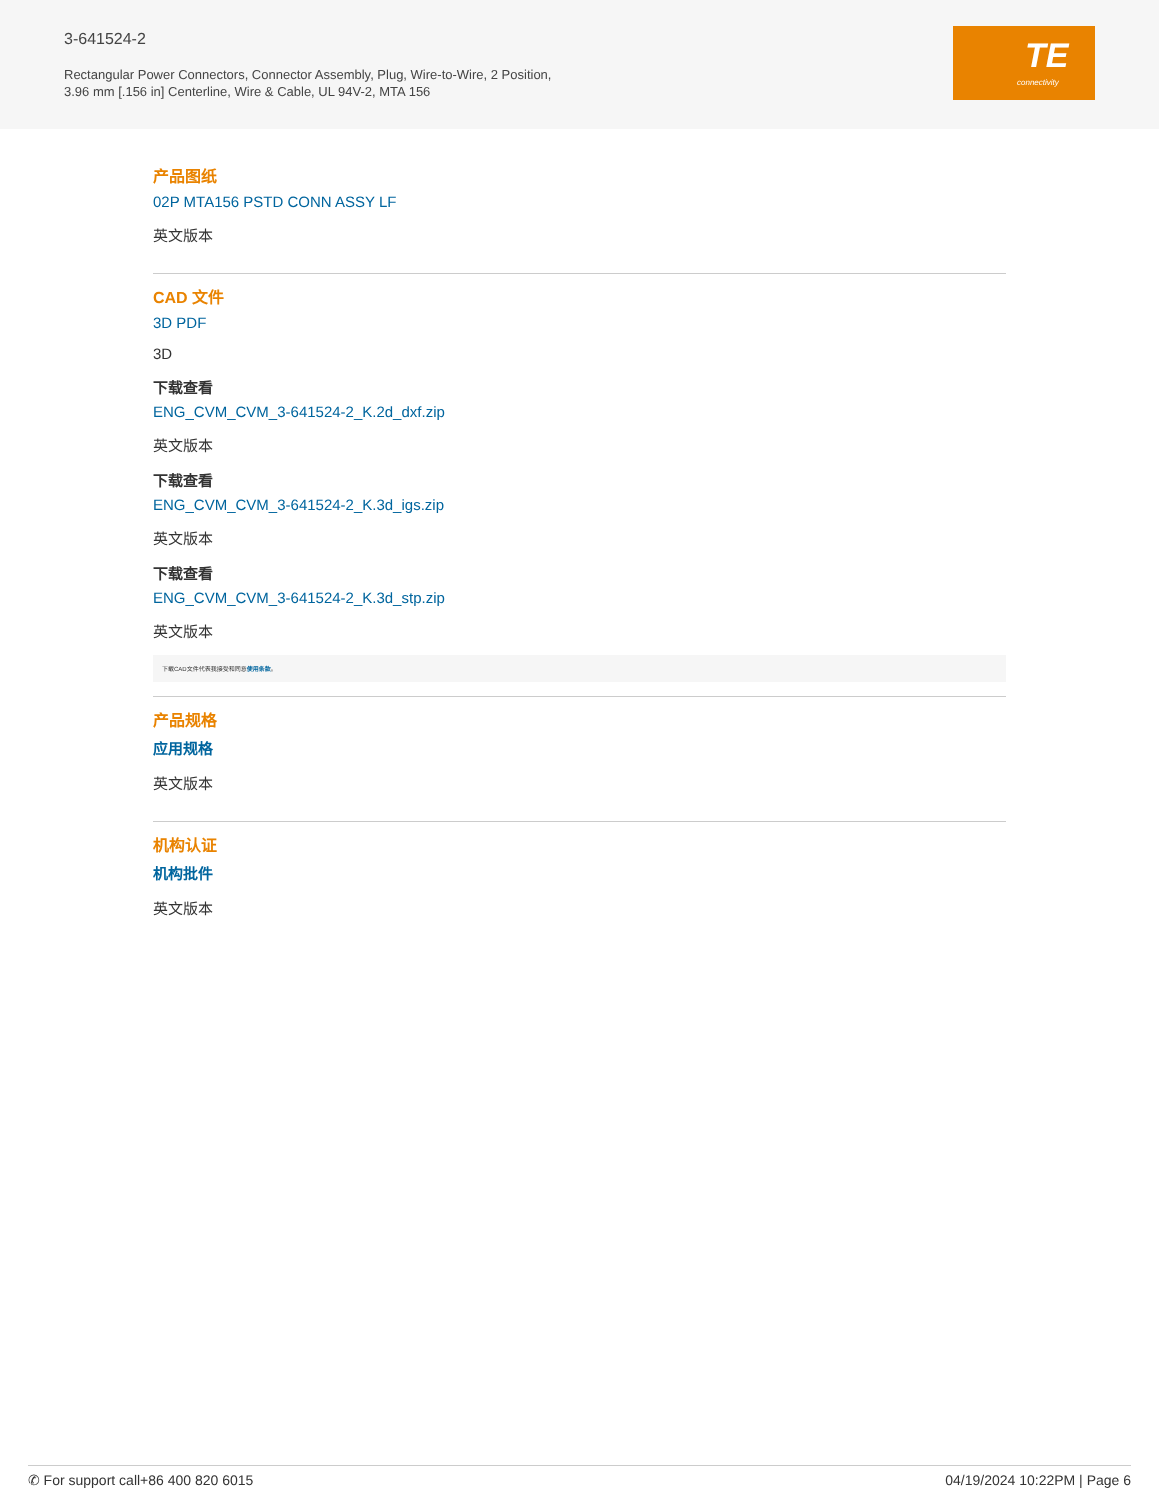3-641524-2
Rectangular Power Connectors, Connector Assembly, Plug, Wire-to-Wire, 2 Position,
3.96 mm [.156 in] Centerline, Wire & Cable, UL 94V-2, MTA 156
TE
connectivity
产品图纸
02P MTA156 PSTD CONN ASSY LF
英文版本
CAD 文件
3D PDF
3D
下载查看
ENG_CVM_CVM_3-641524-2_K.2d_dxf.zip
英文版本
下载查看
ENG_CVM_CVM_3-641524-2_K.3d_igs.zip
英文版本
下载查看
ENG_CVM_CVM_3-641524-2_K.3d_stp.zip
英文版本
下载CAD文件代表我接受和同意使用条款。
产品规格
应用规格
英文版本
机构认证
机构批件
英文版本
✆ For support call+86 400 820 6015 04/19/2024 10:22PM | Page 6